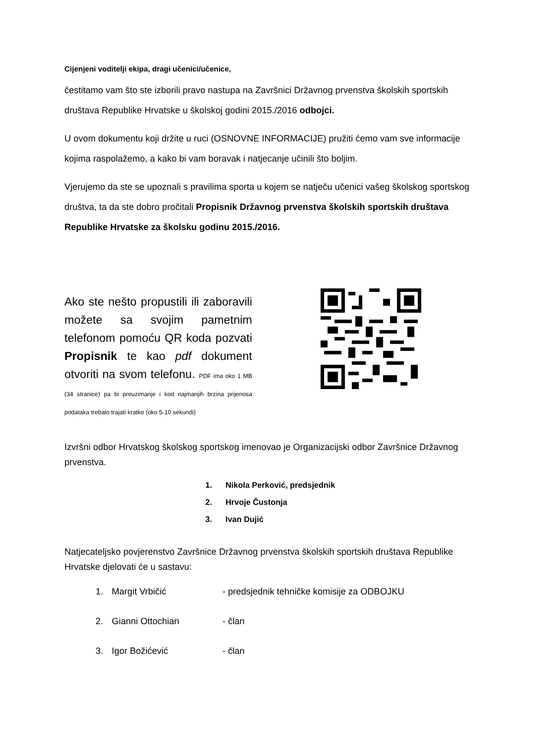Cijenjeni voditelji ekipa, dragi učenici/učenice,
čestitamo vam što ste izborili pravo nastupa na Završnici Državnog prvenstva školskih sportskih društava Republike Hrvatske u školskoj godini 2015./2016 odbojci.
U ovom dokumentu koji držite u ruci (OSNOVNE INFORMACIJE) pružiti ćemo vam sve informacije kojima raspolažemo, a kako bi vam boravak i natjecanje učinili što boljim.
Vjerujemo da ste se upoznali s pravilima sporta u kojem se natječu učenici vašeg školskog sportskog društva, ta da ste dobro pročitali Propisnik Državnog prvenstva školskih sportskih društava Republike Hrvatske za školsku godinu 2015./2016.
Ako ste nešto propustili ili zaboravili možete sa svojim pametnim telefonom pomoću QR koda pozvati Propisnik te kao pdf dokument otvoriti na svom telefonu. PDF ima oko 1 MB (34 stranice) pa bi preuzimanje i kod najmanjih brzina prijenosa podataka trebalo trajati kratko (oko 5-10 sekundi)
Izvršni odbor Hrvatskog školskog sportskog imenovao je Organizacijski odbor Završnice Državnog prvenstva.
1. Nikola Perković, predsjednik
2. Hrvoje Čustonja
3. Ivan Dujić
Natjecateljsko povjerenstvo Završnice Državnog prvenstva školskih sportskih društava Republike Hrvatske djelovati će u sastavu:
1. Margit Vrbičić - predsjednik tehničke komisije za ODBOJKU
2. Gianni Ottochian - član
3. Igor Božićević - član